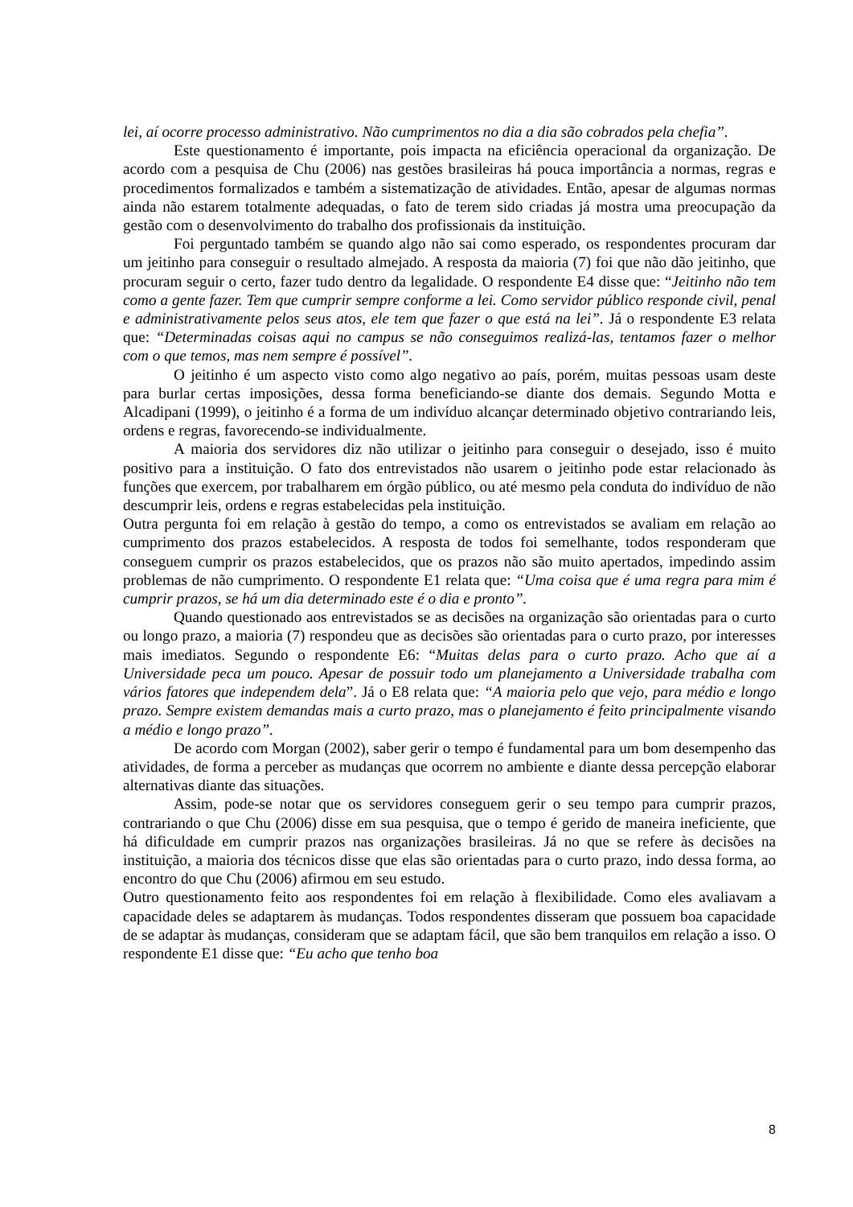lei, aí ocorre processo administrativo. Não cumprimentos no dia a dia são cobrados pela chefia”.
Este questionamento é importante, pois impacta na eficiência operacional da organização. De acordo com a pesquisa de Chu (2006) nas gestões brasileiras há pouca importância a normas, regras e procedimentos formalizados e também a sistematização de atividades. Então, apesar de algumas normas ainda não estarem totalmente adequadas, o fato de terem sido criadas já mostra uma preocupação da gestão com o desenvolvimento do trabalho dos profissionais da instituição.
Foi perguntado também se quando algo não sai como esperado, os respondentes procuram dar um jeitinho para conseguir o resultado almejado. A resposta da maioria (7) foi que não dão jeitinho, que procuram seguir o certo, fazer tudo dentro da legalidade. O respondente E4 disse que: “Jeitinho não tem como a gente fazer. Tem que cumprir sempre conforme a lei. Como servidor público responde civil, penal e administrativamente pelos seus atos, ele tem que fazer o que está na lei”. Já o respondente E3 relata que: “Determinadas coisas aqui no campus se não conseguimos realizá-las, tentamos fazer o melhor com o que temos, mas nem sempre é possível”.
O jeitinho é um aspecto visto como algo negativo ao país, porém, muitas pessoas usam deste para burlar certas imposições, dessa forma beneficiando-se diante dos demais. Segundo Motta e Alcadipani (1999), o jeitinho é a forma de um indivíduo alcançar determinado objetivo contrariando leis, ordens e regras, favorecendo-se individualmente.
A maioria dos servidores diz não utilizar o jeitinho para conseguir o desejado, isso é muito positivo para a instituição. O fato dos entrevistados não usarem o jeitinho pode estar relacionado às funções que exercem, por trabalharem em órgão público, ou até mesmo pela conduta do indivíduo de não descumprir leis, ordens e regras estabelecidas pela instituição.
Outra pergunta foi em relação à gestão do tempo, a como os entrevistados se avaliam em relação ao cumprimento dos prazos estabelecidos. A resposta de todos foi semelhante, todos responderam que conseguem cumprir os prazos estabelecidos, que os prazos não são muito apertados, impedindo assim problemas de não cumprimento. O respondente E1 relata que: “Uma coisa que é uma regra para mim é cumprir prazos, se há um dia determinado este é o dia e pronto”.
Quando questionado aos entrevistados se as decisões na organização são orientadas para o curto ou longo prazo, a maioria (7) respondeu que as decisões são orientadas para o curto prazo, por interesses mais imediatos. Segundo o respondente E6: “Muitas delas para o curto prazo. Acho que aí a Universidade peca um pouco. Apesar de possuir todo um planejamento a Universidade trabalha com vários fatores que independem dela”. Já o E8 relata que: “A maioria pelo que vejo, para médio e longo prazo. Sempre existem demandas mais a curto prazo, mas o planejamento é feito principalmente visando a médio e longo prazo”.
De acordo com Morgan (2002), saber gerir o tempo é fundamental para um bom desempenho das atividades, de forma a perceber as mudanças que ocorrem no ambiente e diante dessa percepção elaborar alternativas diante das situações.
Assim, pode-se notar que os servidores conseguem gerir o seu tempo para cumprir prazos, contrariando o que Chu (2006) disse em sua pesquisa, que o tempo é gerido de maneira ineficiente, que há dificuldade em cumprir prazos nas organizações brasileiras. Já no que se refere às decisões na instituição, a maioria dos técnicos disse que elas são orientadas para o curto prazo, indo dessa forma, ao encontro do que Chu (2006) afirmou em seu estudo.
Outro questionamento feito aos respondentes foi em relação à flexibilidade. Como eles avaliavam a capacidade deles se adaptarem às mudanças. Todos respondentes disseram que possuem boa capacidade de se adaptar às mudanças, consideram que se adaptam fácil, que são bem tranquilos em relação a isso. O respondente E1 disse que: “Eu acho que tenho boa
8